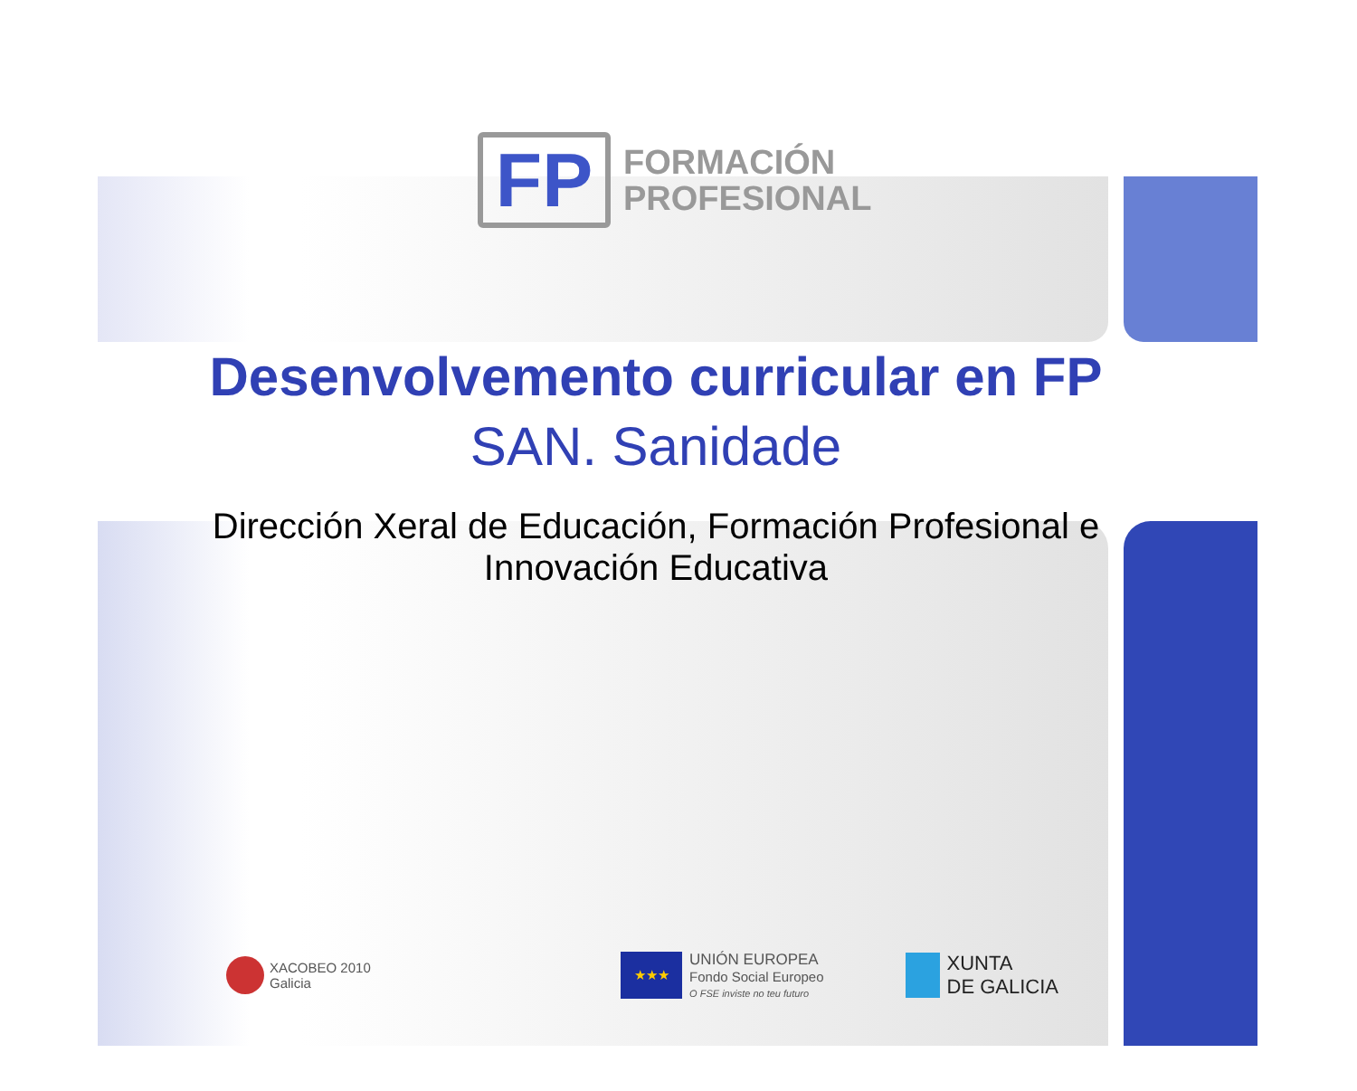FP
FORMACIÓN
PROFESIONAL
Desenvolvemento curricular en FP
SAN. Sanidade
Dirección Xeral de Educación, Formación Profesional e
Innovación Educativa
XACOBEO 2010
Galicia
★★★
UNIÓN EUROPEA
Fondo Social Europeo
O FSE inviste no teu futuro
XUNTA
DE GALICIA